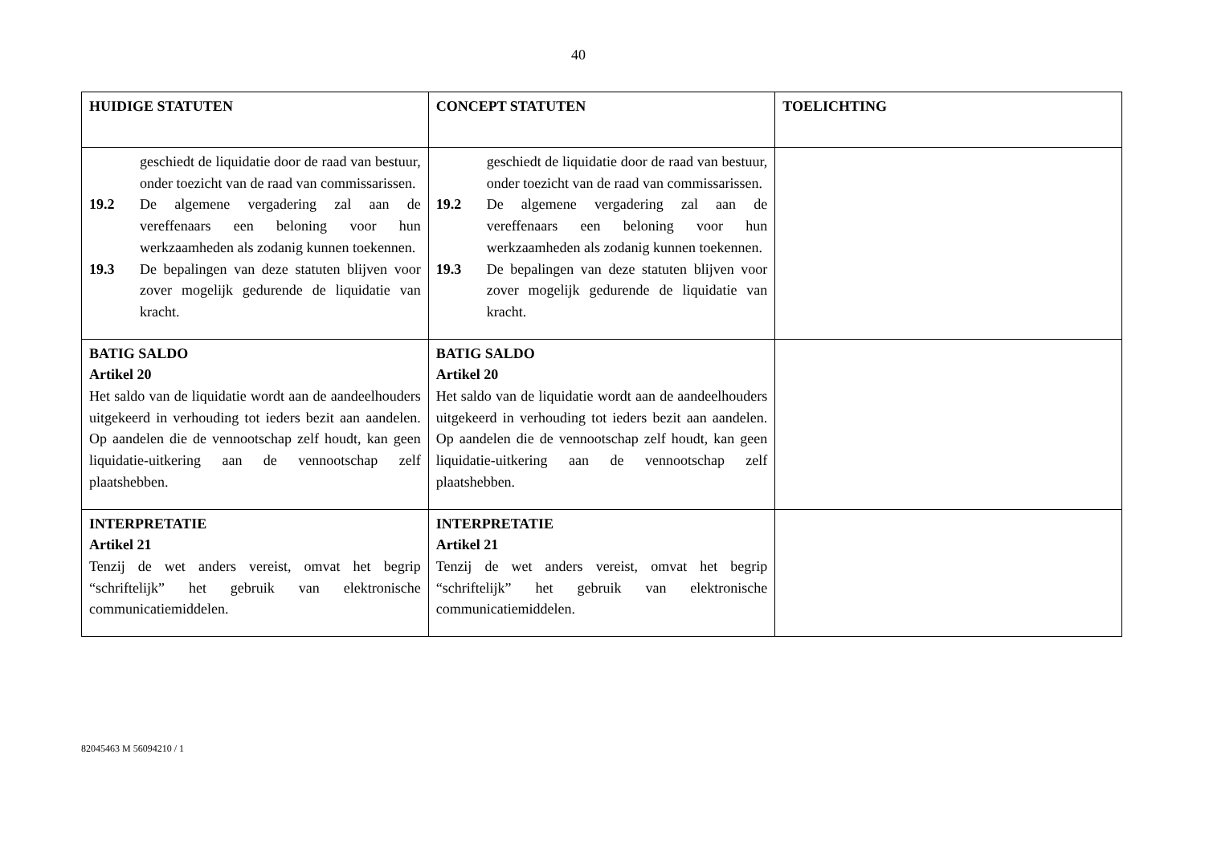40
| HUIDIGE STATUTEN | CONCEPT STATUTEN | TOELICHTING |
| --- | --- | --- |
| geschiedt de liquidatie door de raad van bestuur, onder toezicht van de raad van commissarissen. 19.2 De algemene vergadering zal aan de vereffenaars een beloning voor hun werkzaamheden als zodanig kunnen toekennen. 19.3 De bepalingen van deze statuten blijven voor zover mogelijk gedurende de liquidatie van kracht. | geschiedt de liquidatie door de raad van bestuur, onder toezicht van de raad van commissarissen. 19.2 De algemene vergadering zal aan de vereffenaars een beloning voor hun werkzaamheden als zodanig kunnen toekennen. 19.3 De bepalingen van deze statuten blijven voor zover mogelijk gedurende de liquidatie van kracht. | |
| BATIG SALDO Artikel 20 Het saldo van de liquidatie wordt aan de aandeelhouders uitgekeerd in verhouding tot ieders bezit aan aandelen. Op aandelen die de vennootschap zelf houdt, kan geen liquidatie-uitkering aan de vennootschap zelf plaatshebben. | BATIG SALDO Artikel 20 Het saldo van de liquidatie wordt aan de aandeelhouders uitgekeerd in verhouding tot ieders bezit aan aandelen. Op aandelen die de vennootschap zelf houdt, kan geen liquidatie-uitkering aan de vennootschap zelf plaatshebben. | |
| INTERPRETATIE Artikel 21 Tenzij de wet anders vereist, omvat het begrip “schriftelijk” het gebruik van elektronische communicatiemiddelen. | INTERPRETATIE Artikel 21 Tenzij de wet anders vereist, omvat het begrip “schriftelijk” het gebruik van elektronische communicatiemiddelen. | |
82045463 M 56094210 / 1